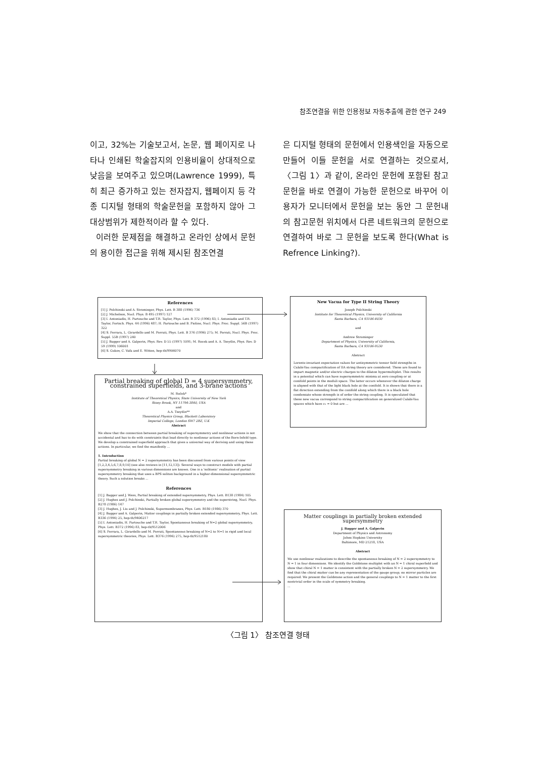참조연결을 위한 인용정보 자동추출에 관한 연구 249
이고, 32%는 기술보고서, 논문, 웹 페이지로 나타나 인쇄된 학술잡지의 인용비율이 상대적으로 낮음을 보여주고 있으며(Lawrence 1999), 특히 최근 증가하고 있는 전자잡지, 웹페이지 등 각종 디지털 형태의 학술문헌을 포함하지 않아 그 대상범위가 제한적이라 할 수 있다.
이러한 문제점을 해결하고 온라인 상에서 문헌의 용이한 접근을 위해 제시된 참조연결
은 디지털 형태의 문헌에서 인용색인을 자동으로 만들어 이들 문헌을 서로 연결하는 것으로서, 〈그림 1〉과 같이, 온라인 문헌에 포함된 참고문헌을 바로 연결이 가능한 문헌으로 바꾸어 이용자가 모니터에서 문헌을 보는 동안 그 문헌내의 참고문헌 위치에서 다른 네트워크의 문헌으로 연결하여 바로 그 문헌을 보도록 한다(What is Refrence Linking?).
References
[1] J. Polchinski and A. Strominger, Phys. Lett. B 388 (1996) 736
[2] J. Michelson, Nucl. Phys. B 495 (1997) 127
[3] I. Antoniadis, H. Partouche and T.R. Taylor, Phys. Lett. B 372 (1996) 83; I. Antoniadis and T.R. Taylor, Fortsch. Phys. 44 (1996) 487; H. Partouche and B. Pioline, Nucl. Phys. Proc. Suppl. 56B (1997) 322
[4] S. Ferrara, L. Girardello and M. Porrati, Phys. Lett. B 376 (1996) 275; M. Porrati, Nucl. Phys. Proc. Suppl. 55B (1997) 240
[5] J. Bagger and A. Galperin, Phys. Rev. D 55 (1997) 1091; M. Rocek and A. A. Tseytlin, Phys. Rev. D 59 (1999) 106001
[6] S. Gukov, C. Vafa and E. Witten, hep-th/9906070
New Vacua for Type II String Theory
Joseph Polchinski
Institute for Theoretical Physics, University of California
Santa Barbara, CA 93106-4030
and
Andrew Strominger
Department of Physics, University of California,
Santa Barbara, CA 93106-9530
Abstract
Lorentz-invariant expectation values for antisymmetric tensor field strengths in Calabi-Yau compactification of IIA string theory are considered. These are found to impart magnetic and/or electric charges to the dilaton hypermultiplet. This results in a potential which can have supersymmetric minima at zero coupling or at conifold points in the moduli space. The latter occurs whenever the dilaton charge is aligned with that of the light black hole at the conifold. It is shown that there is a flat direction extending from the conifold along which there is a black hole condensate whose strength is of order the string coupling. It is speculated that these new vacua correspond to string compactification on generalized Calabi-Yau spaces which have c₁ = 0 but are ...
Partial breaking of global D = 4 supersymmetry, constrained superfields, and 3-brane actions
M. Roček*
Institute of Theoretical Physics, State University of New York
Stony Brook, NY 11794-3840, USA
and
A.A. Tseytlin**
Theoretical Physics Group, Blackett Laboratory
Imperial College, London SW7 2BZ, U.K
Abstract
We show that the connection between partial breaking of supersymmetry and nonlinear actions is not accidental and has to do with constraints that lead directly to nonlinear actions of the Born-Infeld type. We develop a constrained superfield approach that gives a universal way of deriving and using these actions. In particular, we find the manifestly ...
1. Introduction
Partial breaking of global N = 2 supersymmetry has been discussed from various points of view [1,2,3,4,5,6,7,8,9,10] (see also reviews in [11,12,13]). Several ways to construct models with partial supersymmetry breaking in various dimensions are known. One is a 'solitonic' realisation of partial supersymmetry breaking that uses a BPS soliton background in a higher-dimensional supersymmetric theory. Such a solution breaks ...
References
[1] J. Bagger and J. Wess, Partial breaking of extended supersymmetry, Phys. Lett. B138 (1984) 105
[2] J. Hughes and J. Polchinski, Partially broken global supersymmetry and the superstring, Nucl. Phys. B278 (1986) 147
[3] J. Hughes, J. Liu and J. Polchinski, Supermembranes, Phys. Lett. B180 (1986) 370
[4] J. Bagger and A. Galperin, Matter couplings in partially broken extended supersymmetry, Phys. Lett. B336 (1994) 25, hep-th/9406217
[5] I. Antoniadis, H. Partouche and T.R. Taylor, Spontaneous breaking of N=2 global supersymmetry, Phys. Lett. B372 (1996) 83, hep-th/9512006
[6] S. Ferrara, L. Girardello and M. Porrati, Spontaneous breaking of N=2 to N=1 in rigid and local supersymmetric theories, Phys. Lett. B376 (1996) 275, hep-th/9512180
Matter couplings in partially broken extended supersymmetry
J. Bagger and A. Galperin
Department of Physics and Astronomy
Johns Hopkins University
Baltimore, MD 21218, USA
Abstract
We use nonlinear realizations to describe the spontaneous breaking of N = 2 supersymmetry to N = 1 in four dimensions. We identify the Goldstone multiplet with an N = 1 chiral superfield and show that chiral N = 1 matter is consistent with the partially broken N = 2 supersymmetry. We find that the chiral matter can be any representation of the gauge group; no mirror particles are required. We present the Goldstone action and the general couplings to N = 1 matter to the first nontrivial order in the scale of symmetry breaking.
...
〈그림 1〉 참조연결 형태